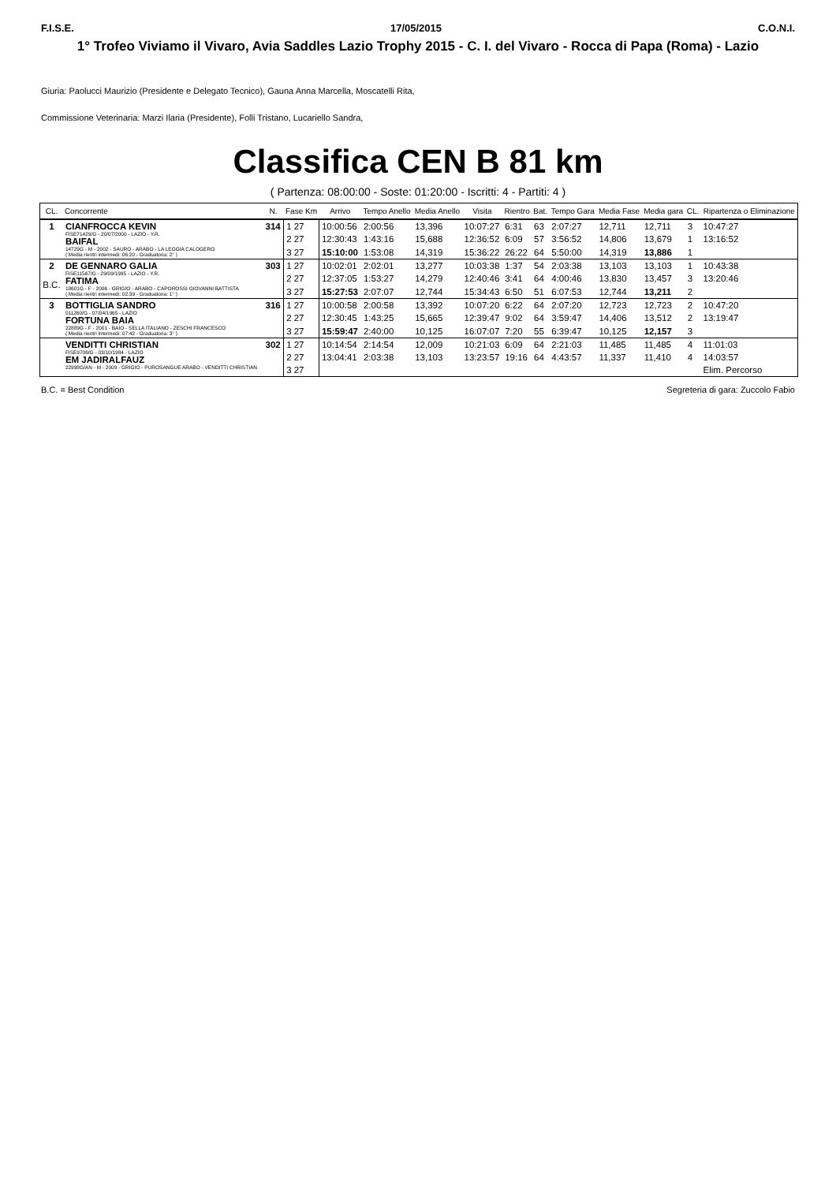F.I.S.E. 17/05/2015 C.O.N.I.
1° Trofeo Viviamo il Vivaro, Avia Saddles Lazio Trophy 2015 - C. I. del Vivaro - Rocca di Papa (Roma) - Lazio
Giuria: Paolucci Maurizio (Presidente e Delegato Tecnico), Gauna Anna Marcella, Moscatelli Rita,
Commissione Veterinaria: Marzi Ilaria (Presidente), Folli Tristano, Lucariello Sandra,
Classifica CEN B 81 km
( Partenza: 08:00:00 - Soste: 01:20:00 - Iscritti: 4 - Partiti: 4 )
| CL. | Concorrente | N. | Fase Km | Arrivo | Tempo Anello | Media Anello | Visita | Rientro | Bat. | Tempo Gara | Media Fase | Media gara | CL. | Ripartenza o Eliminazione |
| --- | --- | --- | --- | --- | --- | --- | --- | --- | --- | --- | --- | --- | --- | --- |
| 1 | CIANFROCCA KEVIN FISE71429/G - 20/07/2000 - LAZIO - Y.R. BAIFAL 14729G - M - 2002 - SAURO - ARABO - LA LEGGIA CALOGERO ( Media rientri intermedi: 06:20 - Graduatoria: 2° ) | 314 | 1 27 | 10:00:56 | 2:00:56 | 13,396 | 10:07:27 | 6:31 | 63 | 2:07:27 | 12,711 | 12,711 | 3 | 10:47:27 |
| | | | 2 27 | 12:30:43 | 1:43:16 | 15,688 | 12:36:52 | 6:09 | 57 | 3:56:52 | 14,806 | 13,679 | 1 | 13:16:52 |
| | | | 3 27 | 15:10:00 | 1:53:08 | 14,319 | 15:36:22 | 26:22 | 64 | 5:50:00 | 14,319 | 13,886 | 1 | |
| 2 B.C. | DE GENNARO GALIA FISE11567/G - 29/09/1995 - LAZIO - Y.R. FATIMA 18601G - F - 2006 - GRIGIO - ARABO - CAPOROSSI GIOVANNI BATTISTA ( Media rientri intermedi: 02:39 - Graduatoria: 1° ) | 303 | 1 27 | 10:02:01 | 2:02:01 | 13,277 | 10:03:38 | 1:37 | 54 | 2:03:38 | 13,103 | 13,103 | 1 | 10:43:38 |
| | | | 2 27 | 12:37:05 | 1:53:27 | 14,279 | 12:40:46 | 3:41 | 64 | 4:00:46 | 13,830 | 13,457 | 3 | 13:20:46 |
| | | | 3 27 | 15:27:53 | 2:07:07 | 12,744 | 15:34:43 | 6:50 | 51 | 6:07:53 | 12,744 | 13,211 | 2 | |
| 3 | BOTTIGLIA SANDRO 011260/G - 07/04/1965 - LAZIO FORTUNA BAIA 22889G - F - 2001 - BAIO - SELLA ITALIANO - ZESCHI FRANCESCO ( Media rientri intermedi: 07:42 - Graduatoria: 3° ) | 316 | 1 27 | 10:00:58 | 2:00:58 | 13,392 | 10:07:20 | 6:22 | 64 | 2:07:20 | 12,723 | 12,723 | 2 | 10:47:20 |
| | | | 2 27 | 12:30:45 | 1:43:25 | 15,665 | 12:39:47 | 9:02 | 64 | 3:59:47 | 14,406 | 13,512 | 2 | 13:19:47 |
| | | | 3 27 | 15:59:47 | 2:40:00 | 10,125 | 16:07:07 | 7:20 | 55 | 6:39:47 | 10,125 | 12,157 | 3 | |
| | VENDITTI CHRISTIAN FISE9706/G - 03/10/1984 - LAZIO EM JADIRALFAUZ 22998G/AN - M - 2009 - GRIGIO - PUROSANGUE ARABO - VENDITTI CHRISTIAN | 302 | 1 27 | 10:14:54 | 2:14:54 | 12,009 | 10:21:03 | 6:09 | 64 | 2:21:03 | 11,485 | 11,485 | 4 | 11:01:03 |
| | | | 2 27 | 13:04:41 | 2:03:38 | 13,103 | 13:23:57 | 19:16 | 64 | 4:43:57 | 11,337 | 11,410 | 4 | 14:03:57 |
| | | | 3 27 | | | | | | | | | | | Elim. Percorso |
B.C. = Best Condition Segreteria di gara: Zuccolo Fabio